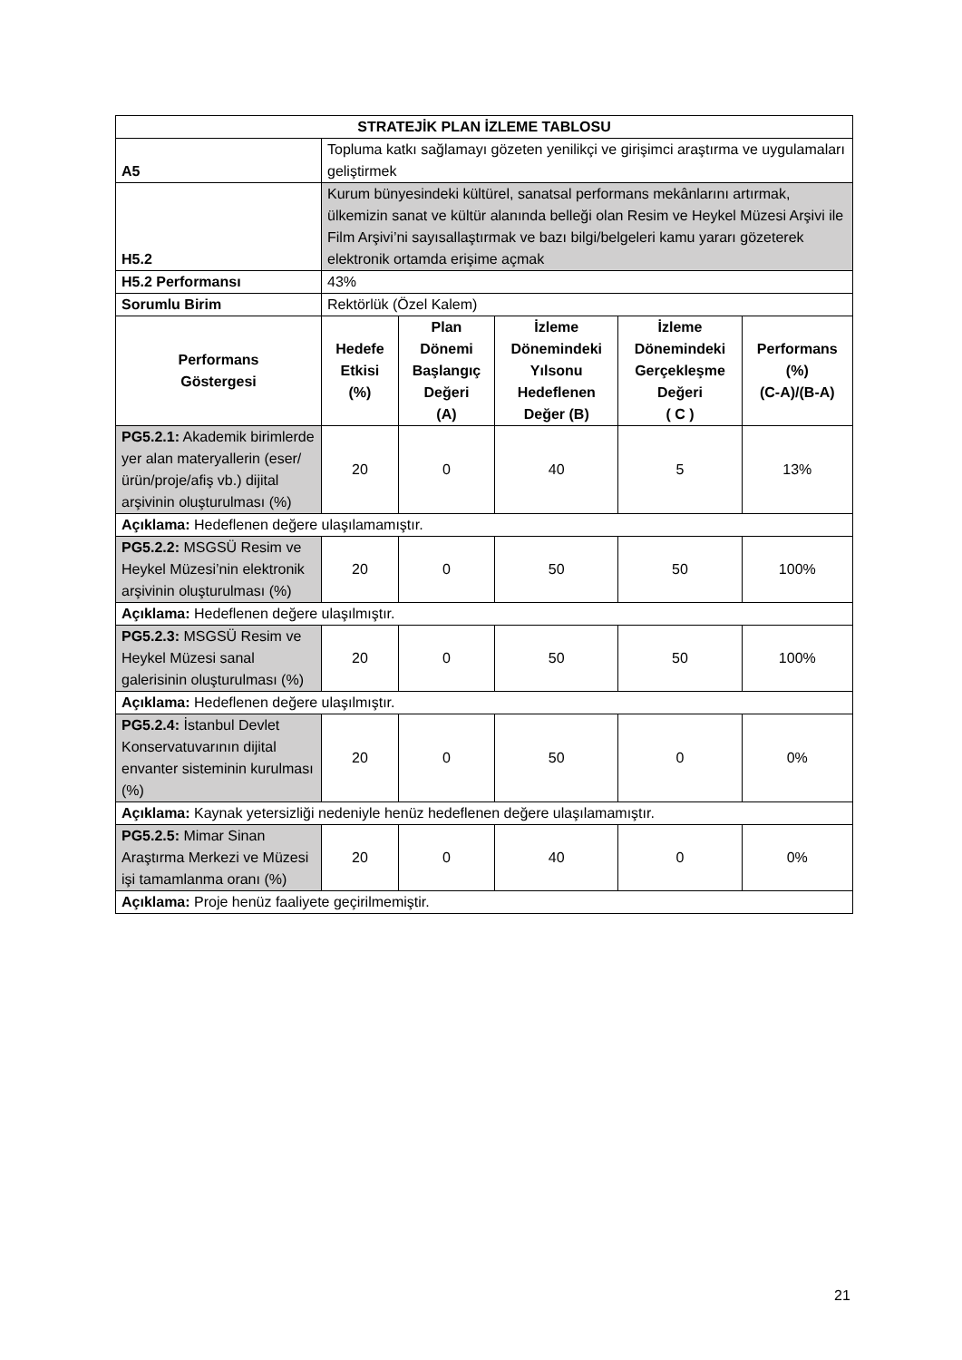| STRATEJİK PLAN İZLEME TABLOSU | | | | | |
| --- | --- | --- | --- | --- | --- |
| A5 | Topluma katkı sağlamayı gözeten yenilikçi ve girişimci araştırma ve uygulamaları geliştirmek | | | | |
| H5.2 | Kurum bünyesindeki kültürel, sanatsal performans mekânlarını artırmak, ülkemizin sanat ve kültür alanında belleği olan Resim ve Heykel Müzesi Arşivi ile Film Arşivi’ni sayısallaştırmak ve bazı bilgi/belgeleri kamu yararı gözeterek elektronik ortamda erişime açmak | | | | |
| H5.2 Performansı | 43% | | | | |
| Sorumlu Birim | Rektörlük (Özel Kalem) | | | | |
| Performans Göstergesi | Hedefe Etkisi (%) | Plan Dönemi Başlangıç Değeri (A) | İzleme Dönemindeki Yılsonu Hedeflenen Değer (B) | İzleme Dönemindeki Gerçekleşme Değeri ( C ) | Performans (%) (C-A)/(B-A) |
| PG5.2.1: Akademik birimlerde yer alan materyallerin (eser/ ürün/proje/afiş vb.) dijital arşivinin oluşturulması (%) | 20 | 0 | 40 | 5 | 13% |
| Açıklama: Hedeflenen değere ulaşılamamıştır. | | | | | |
| PG5.2.2: MSGSÜ Resim ve Heykel Müzesi’nin elektronik arşivinin oluşturulması (%) | 20 | 0 | 50 | 50 | 100% |
| Açıklama: Hedeflenen değere ulaşılmıştır. | | | | | |
| PG5.2.3: MSGSÜ Resim ve Heykel Müzesi sanal galerisinin oluşturulması (%) | 20 | 0 | 50 | 50 | 100% |
| Açıklama: Hedeflenen değere ulaşılmıştır. | | | | | |
| PG5.2.4: İstanbul Devlet Konservatuvarının dijital envanter sisteminin kurulması (%) | 20 | 0 | 50 | 0 | 0% |
| Açıklama: Kaynak yetersizliği nedeniyle henüz hedeflenen değere ulaşılamamıştır. | | | | | |
| PG5.2.5: Mimar Sinan Araştırma Merkezi ve Müzesi işi tamamlanma oranı (%) | 20 | 0 | 40 | 0 | 0% |
| Açıklama: Proje henüz faaliyete geçirilmemiştir. | | | | | |
21